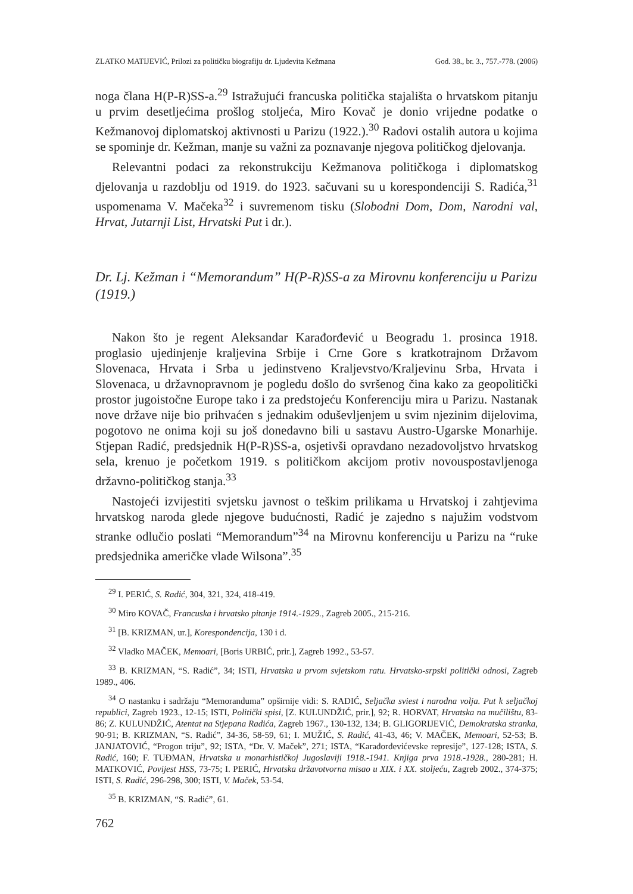ZLATKO MATIJEVIĆ, Prilozi za političku biografiju dr. Ljudevita Kežmana God. 38., br. 3., 757.-778. (2006)
noga člana H(P-R)SS-a.<sup>29</sup> Istražujući francuska politička stajališta o hrvatskom pitanju u prvim desetljećima prošlog stoljeća, Miro Kovač je donio vrijedne podatke o Kežmanovoj diplomatskoj aktivnosti u Parizu (1922.).<sup>30</sup> Radovi ostalih autora u kojima se spominje dr. Kežman, manje su važni za poznavanje njegova političkog djelovanja.
Relevantni podaci za rekonstrukciju Kežmanova političkoga i diplomatskog djelovanja u razdoblju od 1919. do 1923. sačuvani su u korespondenciji S. Radića,<sup>31</sup> uspomenama V. Mačeka<sup>32</sup> i suvremenom tisku (Slobodni Dom, Dom, Narodni val, Hrvat, Jutarnji List, Hrvatski Put i dr.).
Dr. Lj. Kežman i “Memorandum” H(P-R)SS-a za Mirovnu konferenciju u Parizu (1919.)
Nakon što je regent Aleksandar Karađorđević u Beogradu 1. prosinca 1918. proglasio ujedinjenje kraljevina Srbije i Crne Gore s kratkotrajnom Državom Slovenaca, Hrvata i Srba u jedinstveno Kraljevstvo/Kraljevinu Srba, Hrvata i Slovenaca, u državnopravnom je pogledu došlo do svršenog čina kako za geopolitički prostor jugoistočne Europe tako i za predstojeću Konferenciju mira u Parizu. Nastanak nove države nije bio prihvaćen s jednakim oduševljenjem u svim njezinim dijelovima, pogotovo ne onima koji su još donedavno bili u sastavu Austro-Ugarske Monarhije. Stjepan Radić, predsjednik H(P-R)SS-a, osjetivši opravdano nezadovoljstvo hrvatskog sela, krenuo je početkom 1919. s političkom akcijom protiv novouspostavljenoga državno-političkog stanja.<sup>33</sup>
Nastojeći izvijestiti svjetsku javnost o teškim prilikama u Hrvatskoj i zahtjevima hrvatskog naroda glede njegove budućnosti, Radić je zajedno s najužim vodstvom stranke odlučio poslati “Memorandum”<sup>34</sup> na Mirovnu konferenciju u Parizu na “ruke predsjednika američke vlade Wilsona”.<sup>35</sup>
<sup>29</sup> I. PERIĆ, S. Radić, 304, 321, 324, 418-419.
<sup>30</sup> Miro KOVAČ, Francuska i hrvatsko pitanje 1914.-1929., Zagreb 2005., 215-216.
<sup>31</sup> [B. KRIZMAN, ur.], Korespondencija, 130 i d.
<sup>32</sup> Vladko MAČEK, Memoari, [Boris URBIĆ, prir.], Zagreb 1992., 53-57.
<sup>33</sup> B. KRIZMAN, “S. Radić”, 34; ISTI, Hrvatska u prvom svjetskom ratu. Hrvatsko-srpski politički odnosi, Zagreb 1989., 406.
<sup>34</sup> O nastanku i sadržaju “Memoranduma” opširnije vidi: S. RADIĆ, Seljačka sviest i narodna volja. Put k seljačkoj republici, Zagreb 1923., 12-15; ISTI, Politički spisi, [Z. KULUNDŽIĆ, prir.], 92; R. HORVAT, Hrvatska na mučilištu, 83-86; Z. KULUNDŽIĆ, Atentat na Stjepana Radića, Zagreb 1967., 130-132, 134; B. GLIGORIJEVIĆ, Demokratska stranka, 90-91; B. KRIZMAN, “S. Radić”, 34-36, 58-59, 61; I. MUŽIĆ, S. Radić, 41-43, 46; V. MAČEK, Memoari, 52-53; B. JANJATOVIĆ, “Progon triju”, 92; ISTA, “Dr. V. Maček”, 271; ISTA, “Karađorđevićevske represije”, 127-128; ISTA, S. Radić, 160; F. TUĐMAN, Hrvatska u monarhističkoj Jugoslaviji 1918.-1941. Knjiga prva 1918.-1928., 280-281; H. MATKOVIĆ, Povijest HSS, 73-75; I. PERIĆ, Hrvatska državotvorna misao u XIX. i XX. stoljeću, Zagreb 2002., 374-375; ISTI, S. Radić, 296-298, 300; ISTI, V. Maček, 53-54.
<sup>35</sup> B. KRIZMAN, “S. Radić”, 61.
762